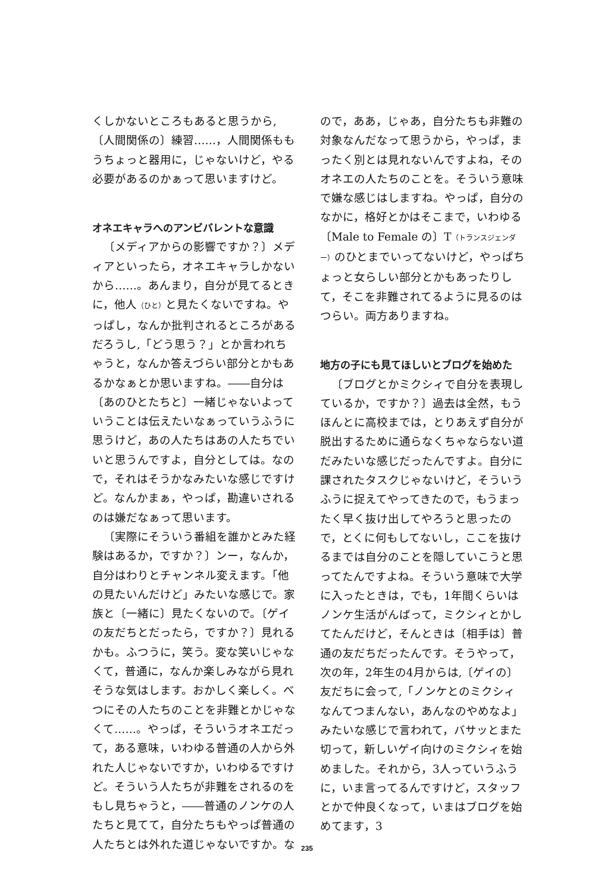くしかないところもあると思うから,〔人間関係の〕練習……，人間関係ももうちょっと器用に，じゃないけど，やる必要があるのかぁって思いますけど。
オネエキャラへのアンビバレントな意識
〔メディアからの影響ですか？〕メディアといったら，オネエキャラしかないから……。あんまり，自分が見てるときに，他人（ひと）と見たくないですね。やっぱし，なんか批判されるところがあるだろうし,「どう思う？」とか言われちゃうと，なんか答えづらい部分とかもあるかなぁとか思いますね。――自分は〔あのひとたちと〕一緒じゃないよっていうことは伝えたいなぁっていうふうに思うけど，あの人たちはあの人たちでいいと思うんですよ，自分としては。なので，それはそうかなみたいな感じですけど。なんかまぁ，やっぱ，勘違いされるのは嫌だなぁって思います。
〔実際にそういう番組を誰かとみた経験はあるか，ですか？〕ンー，なんか，自分はわりとチャンネル変えます。「他の見たいんだけど」みたいな感じで。家族と〔一緒に〕見たくないので。〔ゲイの友だちとだったら，ですか？〕見れるかも。ふつうに，笑う。変な笑いじゃなくて，普通に，なんか楽しみながら見れそうな気はします。おかしく楽しく。べつにその人たちのことを非難とかじゃなくて……。やっぱ，そういうオネエだって，ある意味，いわゆる普通の人から外れた人じゃないですか，いわゆるですけど。そういう人たちが非難をされるのをもし見ちゃうと，――普通のノンケの人たちと見てて，自分たちもやっぱ普通の人たちとは外れた道じゃないですか。な
ので，ああ，じゃあ，自分たちも非難の対象なんだなって思うから，やっぱ，まったく別とは見れないんですよね，そのオネエの人たちのことを。そういう意味で嫌な感じはしますね。やっぱ，自分のなかに，格好とかはそこまで，いわゆる〔Male to Female の〕T（トランスジェンダー）のひとまでいってないけど，やっぱちょっと女らしい部分とかもあったりして，そこを非難されてるように見るのはつらい。両方ありますね。
地方の子にも見てほしいとブログを始めた
〔ブログとかミクシィで自分を表現しているか，ですか？〕過去は全然，もうほんとに高校までは，とりあえず自分が脱出するために通らなくちゃならない道だみたいな感じだったんですよ。自分に課されたタスクじゃないけど，そういうふうに捉えてやってきたので，もうまったく早く抜け出してやろうと思ったので，とくに何もしてないし，ここを抜けるまでは自分のことを隠していこうと思ってたんですよね。そういう意味で大学に入ったときは，でも，1年間くらいはノンケ生活がんばって，ミクシィとかしてたんだけど，そんときは〔相手は〕普通の友だちだったんです。そうやって，次の年，2年生の4月からは,〔ゲイの〕友だちに会って,「ノンケとのミクシィなんてつまんない，あんなのやめなよ」みたいな感じで言われて，バサッとまた切って，新しいゲイ向けのミクシィを始めました。それから，3人っていうふうに，いま言ってるんですけど，スタッフとかで仲良くなって，いまはブログを始めてます，3
235